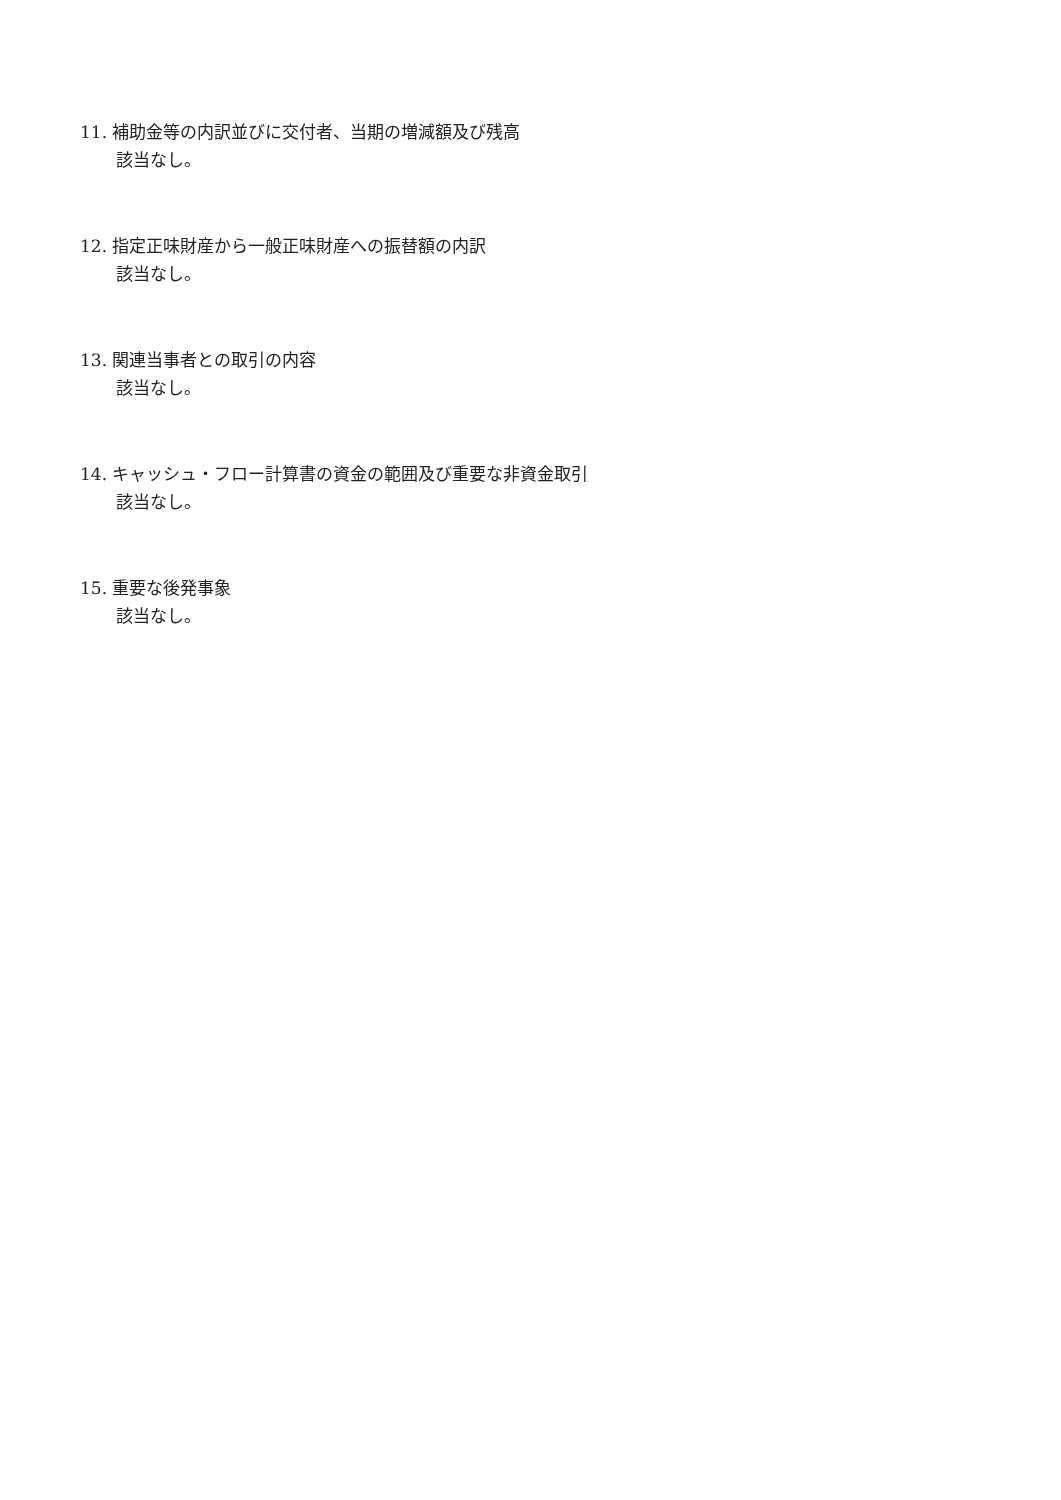11. 補助金等の内訳並びに交付者、当期の増減額及び残高
該当なし。
12. 指定正味財産から一般正味財産への振替額の内訳
該当なし。
13. 関連当事者との取引の内容
該当なし。
14. キャッシュ・フロー計算書の資金の範囲及び重要な非資金取引
該当なし。
15. 重要な後発事象
該当なし。